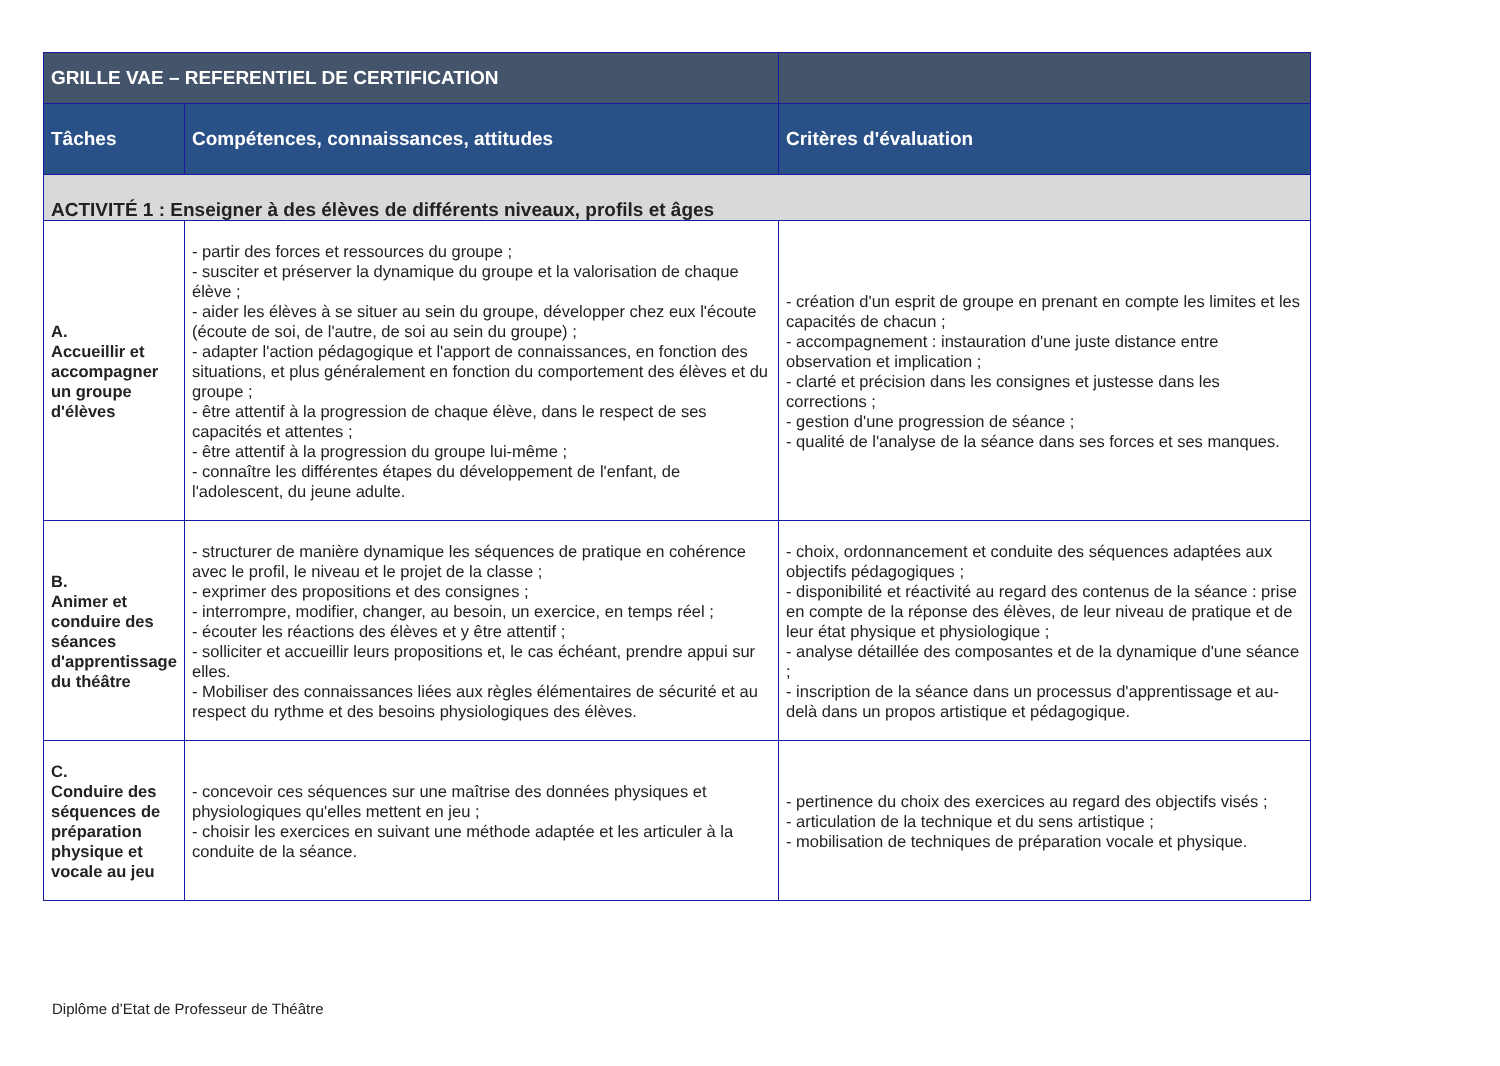| GRILLE VAE – REFERENTIEL DE CERTIFICATION | | |
| --- | --- | --- |
| Tâches | Compétences, connaissances, attitudes | Critères d'évaluation |
| ACTIVITÉ 1 : Enseigner à des élèves de différents niveaux, profils et âges | | |
| A. Accueillir et accompagner un groupe d'élèves | - partir des forces et ressources du groupe ; - susciter et préserver la dynamique du groupe et la valorisation de chaque élève ; - aider les élèves à se situer au sein du groupe, développer chez eux l'écoute (écoute de soi, de l'autre, de soi au sein du groupe) ; - adapter l'action pédagogique et l'apport de connaissances, en fonction des situations, et plus généralement en fonction du comportement des élèves et du groupe ; - être attentif à la progression de chaque élève, dans le respect de ses capacités et attentes ; - être attentif à la progression du groupe lui-même ; - connaître les différentes étapes du développement de l'enfant, de l'adolescent, du jeune adulte. | - création d'un esprit de groupe en prenant en compte les limites et les capacités de chacun ; - accompagnement : instauration d'une juste distance entre observation et implication ; - clarté et précision dans les consignes et justesse dans les corrections ; - gestion d'une progression de séance ; - qualité de l'analyse de la séance dans ses forces et ses manques. |
| B. Animer et conduire des séances d'apprentissage du théâtre | - structurer de manière dynamique les séquences de pratique en cohérence avec le profil, le niveau et le projet de la classe ; - exprimer des propositions et des consignes ; - interrompre, modifier, changer, au besoin, un exercice, en temps réel ; - écouter les réactions des élèves et y être attentif ; - solliciter et accueillir leurs propositions et, le cas échéant, prendre appui sur elles. - Mobiliser des connaissances liées aux règles élémentaires de sécurité et au respect du rythme et des besoins physiologiques des élèves. | - choix, ordonnancement et conduite des séquences adaptées aux objectifs pédagogiques ; - disponibilité et réactivité au regard des contenus de la séance : prise en compte de la réponse des élèves, de leur niveau de pratique et de leur état physique et physiologique ; - analyse détaillée des composantes et de la dynamique d'une séance ; - inscription de la séance dans un processus d'apprentissage et au-delà dans un propos artistique et pédagogique. |
| C. Conduire des séquences de préparation physique et vocale au jeu | - concevoir ces séquences sur une maîtrise des données physiques et physiologiques qu'elles mettent en jeu ; - choisir les exercices en suivant une méthode adaptée et les articuler à la conduite de la séance. | - pertinence du choix des exercices au regard des objectifs visés ; - articulation de la technique et du sens artistique ; - mobilisation de techniques de préparation vocale et physique. |
Diplôme d’Etat de Professeur de Théâtre